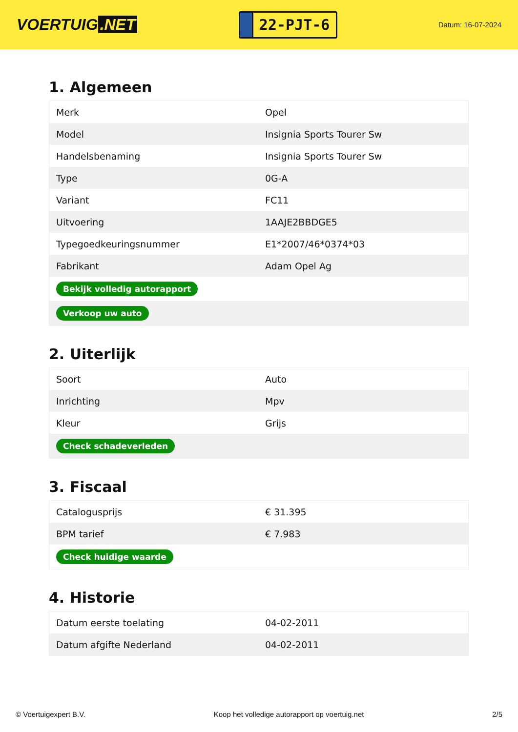VOERTUIG.NET
22-PJT-6
Datum: 16-07-2024
1. Algemeen
| Merk | Opel |
| Model | Insignia Sports Tourer Sw |
| Handelsbenaming | Insignia Sports Tourer Sw |
| Type | 0G-A |
| Variant | FC11 |
| Uitvoering | 1AAJE2BBDGE5 |
| Typegoedkeuringsnummer | E1*2007/46*0374*03 |
| Fabrikant | Adam Opel Ag |
| Bekijk volledig autorapport | |
| Verkoop uw auto | |
2. Uiterlijk
| Soort | Auto |
| Inrichting | Mpv |
| Kleur | Grijs |
| Check schadeverleden | |
3. Fiscaal
| Catalogusprijs | € 31.395 |
| BPM tarief | € 7.983 |
| Check huidige waarde | |
4. Historie
| Datum eerste toelating | 04-02-2011 |
| Datum afgifte Nederland | 04-02-2011 |
© Voertuigexpert B.V. Koop het volledige autorapport op voertuig.net 2/5